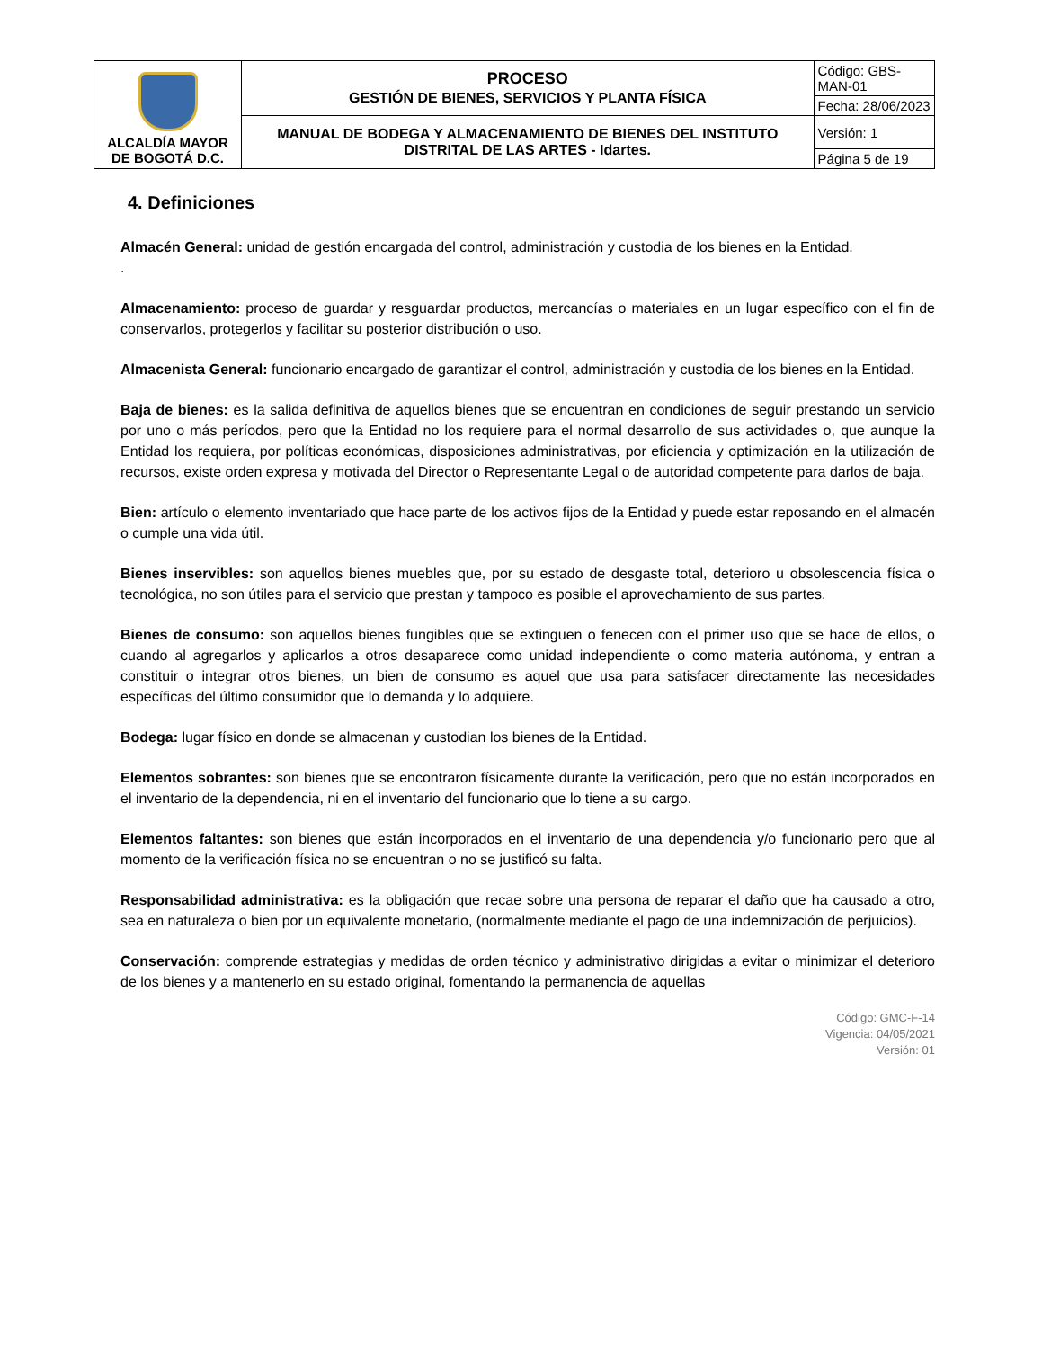| ALCALDÍA MAYOR DE BOGOTÁ D.C. | PROCESO GESTIÓN DE BIENES, SERVICIOS Y PLANTA FÍSICA | Código: GBS-MAN-01 |
| | | Fecha: 28/06/2023 |
| | MANUAL DE BODEGA Y ALMACENAMIENTO DE BIENES DEL INSTITUTO DISTRITAL DE LAS ARTES - Idartes. | Versión: 1 |
| | | Página 5 de 19 |
4. Definiciones
Almacén General: unidad de gestión encargada del control, administración y custodia de los bienes en la Entidad.
.
Almacenamiento: proceso de guardar y resguardar productos, mercancías o materiales en un lugar específico con el fin de conservarlos, protegerlos y facilitar su posterior distribución o uso.
Almacenista General: funcionario encargado de garantizar el control, administración y custodia de los bienes en la Entidad.
Baja de bienes: es la salida definitiva de aquellos bienes que se encuentran en condiciones de seguir prestando un servicio por uno o más períodos, pero que la Entidad no los requiere para el normal desarrollo de sus actividades o, que aunque la Entidad los requiera, por políticas económicas, disposiciones administrativas, por eficiencia y optimización en la utilización de recursos, existe orden expresa y motivada del Director o Representante Legal o de autoridad competente para darlos de baja.
Bien: artículo o elemento inventariado que hace parte de los activos fijos de la Entidad y puede estar reposando en el almacén o cumple una vida útil.
Bienes inservibles: son aquellos bienes muebles que, por su estado de desgaste total, deterioro u obsolescencia física o tecnológica, no son útiles para el servicio que prestan y tampoco es posible el aprovechamiento de sus partes.
Bienes de consumo: son aquellos bienes fungibles que se extinguen o fenecen con el primer uso que se hace de ellos, o cuando al agregarlos y aplicarlos a otros desaparece como unidad independiente o como materia autónoma, y entran a constituir o integrar otros bienes, un bien de consumo es aquel que usa para satisfacer directamente las necesidades específicas del último consumidor que lo demanda y lo adquiere.
Bodega: lugar físico en donde se almacenan y custodian los bienes de la Entidad.
Elementos sobrantes: son bienes que se encontraron físicamente durante la verificación, pero que no están incorporados en el inventario de la dependencia, ni en el inventario del funcionario que lo tiene a su cargo.
Elementos faltantes: son bienes que están incorporados en el inventario de una dependencia y/o funcionario pero que al momento de la verificación física no se encuentran o no se justificó su falta.
Responsabilidad administrativa: es la obligación que recae sobre una persona de reparar el daño que ha causado a otro, sea en naturaleza o bien por un equivalente monetario, (normalmente mediante el pago de una indemnización de perjuicios).
Conservación: comprende estrategias y medidas de orden técnico y administrativo dirigidas a evitar o minimizar el deterioro de los bienes y a mantenerlo en su estado original, fomentando la permanencia de aquellas
Código: GMC-F-14
Vigencia: 04/05/2021
Versión: 01